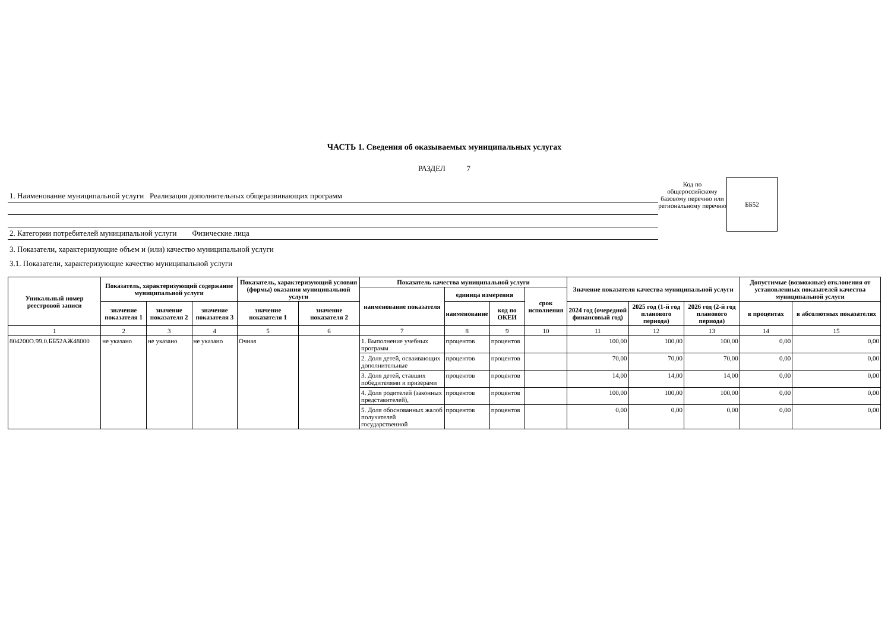ЧАСТЬ 1. Сведения об оказываемых муниципальных услугах
РАЗДЕЛ 7
1. Наименование муниципальной услуги Реализация дополнительных общеразвивающих программ
2. Категории потребителей муниципальной услуги Физические лица
Код по общероссийскому базовому перечню или региональному перечню
ББ52
3. Показатели, характеризующие объем и (или) качество муниципальной услуги
3.1. Показатели, характеризующие качество муниципальной услуги
| Уникальный номер реестровой записи | Показатель, характеризующий содержание муниципальной услуги | | | Показатель, характеризующий условия (формы) оказания муниципальной услуги | | Показатель качества муниципальной услуги | | | | Значение показателя качества муниципальной услуги | | | Допустимые (возможные) отклонения от установленных показателей качества муниципальной услуги | |
| --- | --- | --- | --- | --- | --- | --- | --- | --- | --- | --- | --- | --- | --- | --- |
| | | | | | | наименование показателя | единица измерения | | срок исполнения | | | | | |
| | значение показателя 1 | значение показателя 2 | значение показателя 3 | значение показателя 1 | значение показателя 2 | | наименование | код по ОКЕИ | | 2024 год (очередной финансовый год) | 2025 год (1-й год планового периода) | 2026 год (2-й год планового периода) | в процентах | в абсолютных показателях |
| 1 | 2 | 3 | 4 | 5 | 6 | 7 | 8 | 9 | 10 | 11 | 12 | 13 | 14 | 15 |
| 804200О.99.0.ББ52АЖ48000 | не указано | не указано | не указано | Очная | | 1. Выполнение учебных программ | процентов | процентов | | 100,00 | 100,00 | 100,00 | 0,00 | 0,00 |
| | | | | | | 2. Доля детей, осваивающих дополнительные | процентов | процентов | | 70,00 | 70,00 | 70,00 | 0,00 | 0,00 |
| | | | | | | 3. Доля детей, ставших победителями и призерами | процентов | процентов | | 14,00 | 14,00 | 14,00 | 0,00 | 0,00 |
| | | | | | | 4. Доля родителей (законных представителей), | процентов | процентов | | 100,00 | 100,00 | 100,00 | 0,00 | 0,00 |
| | | | | | | 5. Доля обоснованных жалоб получателей государственной | процентов | процентов | | 0,00 | 0,00 | 0,00 | 0,00 | 0,00 |